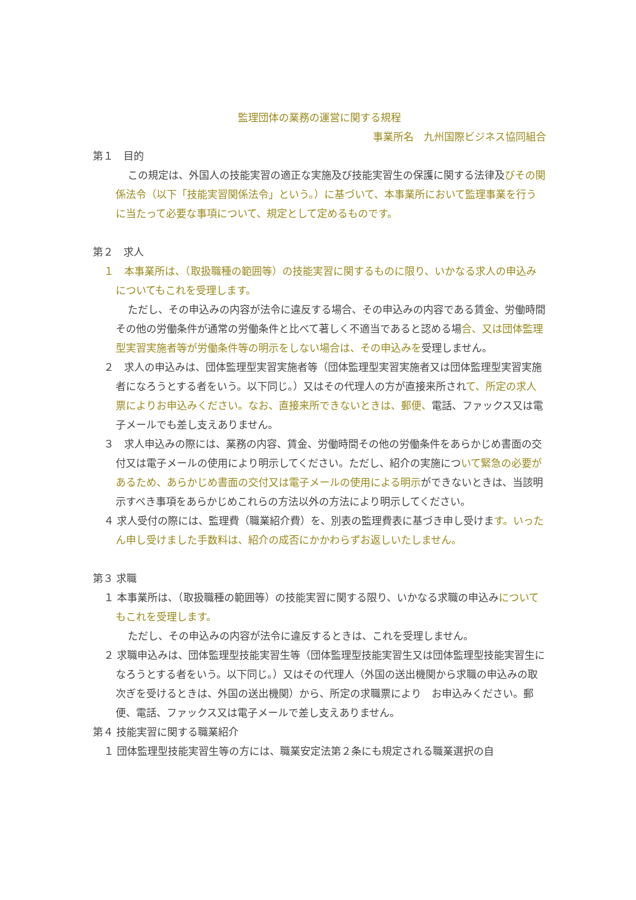監理団体の業務の運営に関する規程
事業所名　九州国際ビジネス協同組合
第１　目的
この規定は、外国人の技能実習の適正な実施及び技能実習生の保護に関する法律及びその関係法令（以下「技能実習関係法令」という。）に基づいて、本事業所において監理事業を行うに当たって必要な事項について、規定として定めるものです。
第２　求人
１　本事業所は、（取扱職種の範囲等）の技能実習に関するものに限り、いかなる求人の申込みについてもこれを受理します。
ただし、その申込みの内容が法令に違反する場合、その申込みの内容である賃金、労働時間その他の労働条件が通常の労働条件と比べて著しく不適当であると認める場合、又は団体監理型実習実施者等が労働条件等の明示をしない場合は、その申込みを受理しません。
２　求人の申込みは、団体監理型実習実施者等（団体監理型実習実施者又は団体監理型実習実施者になろうとする者をいう。以下同じ。）又はその代理人の方が直接来所されて、所定の求人票によりお申込みください。なお、直接来所できないときは、郵便、電話、ファックス又は電子メールでも差し支えありません。
３　求人申込みの際には、業務の内容、賃金、労働時間その他の労働条件をあらかじめ書面の交付又は電子メールの使用により明示してください。ただし、紹介の実施について緊急の必要があるため、あらかじめ書面の交付又は電子メールの使用による明示ができないときは、当該明示すべき事項をあらかじめこれらの方法以外の方法により明示してください。
４ 求人受付の際には、監理費（職業紹介費）を、別表の監理費表に基づき申し受けます。いったん申し受けました手数料は、紹介の成否にかかわらずお返しいたしません。
第３ 求職
１ 本事業所は、（取扱職種の範囲等）の技能実習に関する限り、いかなる求職の申込みについてもこれを受理します。
ただし、その申込みの内容が法令に違反するときは、これを受理しません。
２ 求職申込みは、団体監理型技能実習生等（団体監理型技能実習生又は団体監理型技能実習生になろうとする者をいう。以下同じ。）又はその代理人（外国の送出機関から求職の申込みの取次ぎを受けるときは、外国の送出機関）から、所定の求職票により　お申込みください。郵便、電話、ファックス又は電子メールで差し支えありません。
第４ 技能実習に関する職業紹介
１ 団体監理型技能実習生等の方には、職業安定法第２条にも規定される職業選択の自